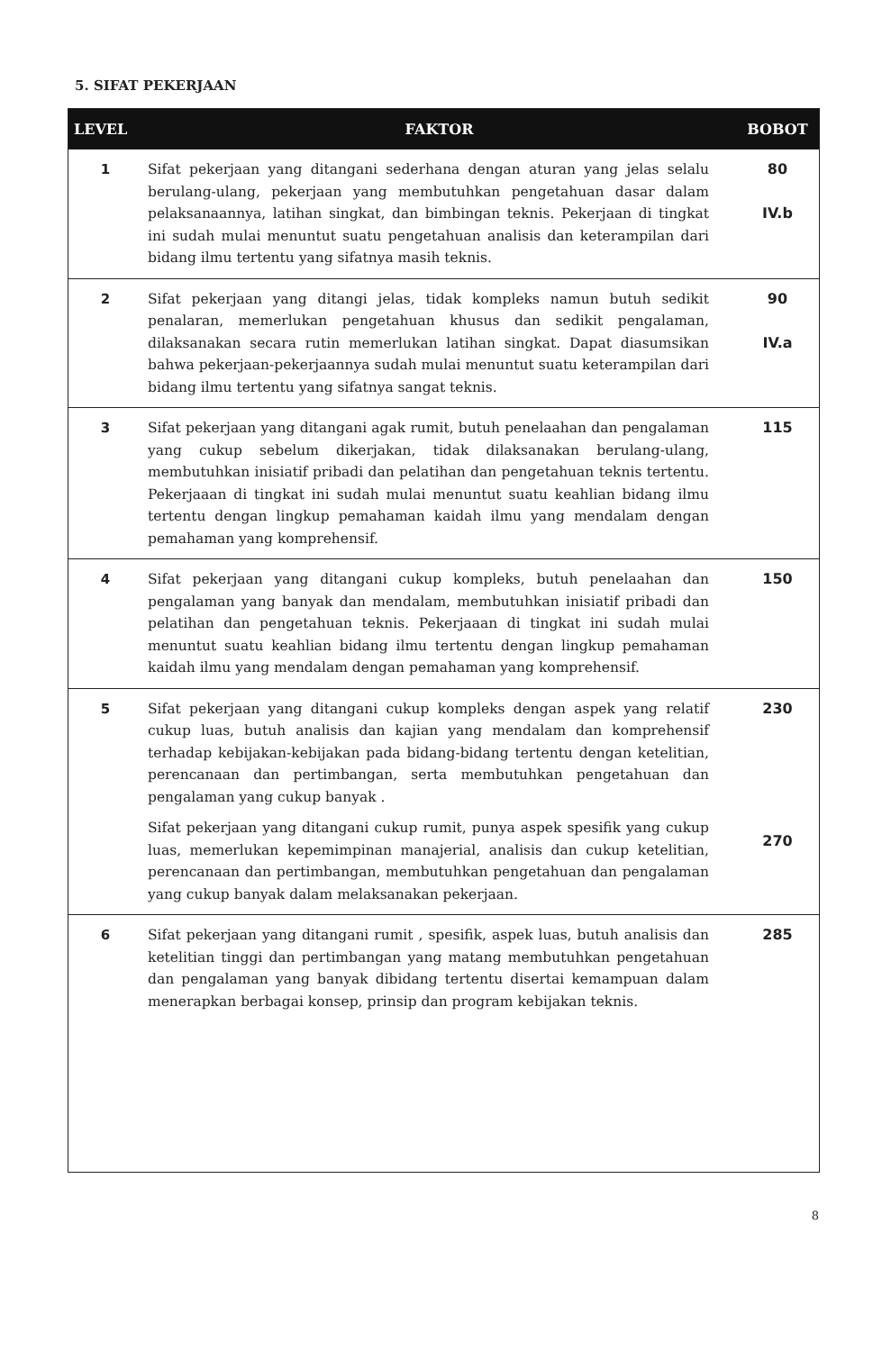5. SIFAT PEKERJAAN
| LEVEL | FAKTOR | BOBOT |
| --- | --- | --- |
| 1 | Sifat pekerjaan yang ditangani sederhana dengan aturan yang jelas selalu berulang-ulang, pekerjaan yang membutuhkan pengetahuan dasar dalam pelaksanaannya, latihan singkat, dan bimbingan teknis. Pekerjaan di tingkat ini sudah mulai menuntut suatu pengetahuan analisis dan keterampilan dari bidang ilmu tertentu yang sifatnya masih teknis. | 80 IV.b |
| 2 | Sifat pekerjaan yang ditangi jelas, tidak kompleks namun butuh sedikit penalaran, memerlukan pengetahuan khusus dan sedikit pengalaman, dilaksanakan secara rutin memerlukan latihan singkat. Dapat diasumsikan bahwa pekerjaan-pekerjaannya sudah mulai menuntut suatu keterampilan dari bidang ilmu tertentu yang sifatnya sangat teknis. | 90 IV.a |
| 3 | Sifat pekerjaan yang ditangani agak rumit, butuh penelaahan dan pengalaman yang cukup sebelum dikerjakan, tidak dilaksanakan berulang-ulang, membutuhkan inisiatif pribadi dan pelatihan dan pengetahuan teknis tertentu. Pekerjaaan di tingkat ini sudah mulai menuntut suatu keahlian bidang ilmu tertentu dengan lingkup pemahaman kaidah ilmu yang mendalam dengan pemahaman yang komprehensif. | 115 |
| 4 | Sifat pekerjaan yang ditangani cukup kompleks, butuh penelaahan dan pengalaman yang banyak dan mendalam, membutuhkan inisiatif pribadi dan pelatihan dan pengetahuan teknis. Pekerjaaan di tingkat ini sudah mulai menuntut suatu keahlian bidang ilmu tertentu dengan lingkup pemahaman kaidah ilmu yang mendalam dengan pemahaman yang komprehensif. | 150 |
| 5 | Sifat pekerjaan yang ditangani cukup kompleks dengan aspek yang relatif cukup luas, butuh analisis dan kajian yang mendalam dan komprehensif terhadap kebijakan-kebijakan pada bidang-bidang tertentu dengan ketelitian, perencanaan dan pertimbangan, serta membutuhkan pengetahuan dan pengalaman yang cukup banyak . Sifat pekerjaan yang ditangani cukup rumit, punya aspek spesifik yang cukup luas, memerlukan kepemimpinan manajerial, analisis dan cukup ketelitian, perencanaan dan pertimbangan, membutuhkan pengetahuan dan pengalaman yang cukup banyak dalam melaksanakan pekerjaan. | 230 270 |
| 6 | Sifat pekerjaan yang ditangani rumit , spesifik, aspek luas, butuh analisis dan ketelitian tinggi dan pertimbangan yang matang membutuhkan pengetahuan dan pengalaman yang banyak dibidang tertentu disertai kemampuan dalam menerapkan berbagai konsep, prinsip dan program kebijakan teknis. | 285 |
8